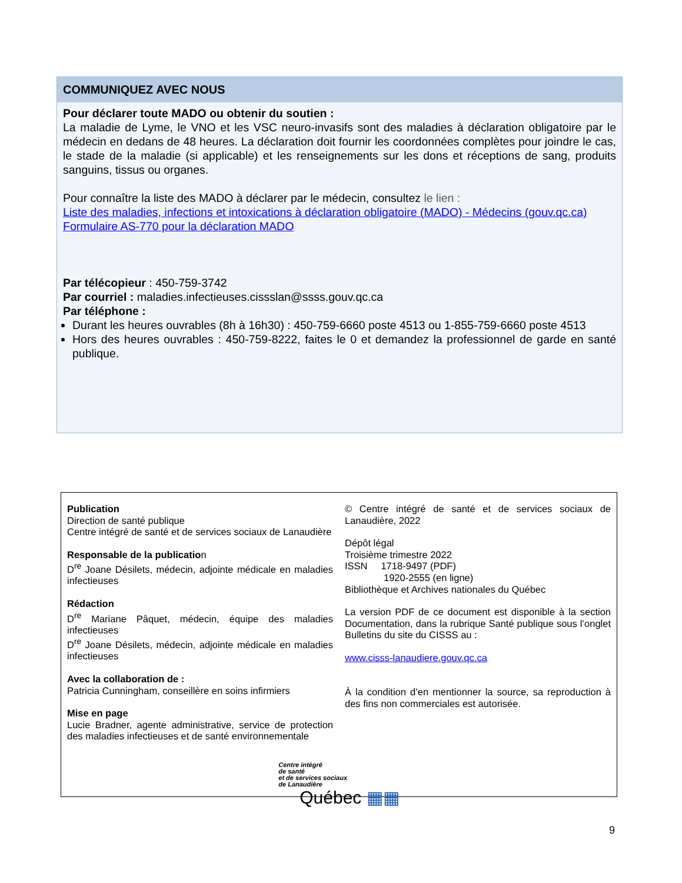COMMUNIQUEZ AVEC NOUS
Pour déclarer toute MADO ou obtenir du soutien :
La maladie de Lyme, le VNO et les VSC neuro-invasifs sont des maladies à déclaration obligatoire par le médecin en dedans de 48 heures. La déclaration doit fournir les coordonnées complètes pour joindre le cas, le stade de la maladie (si applicable) et les renseignements sur les dons et réceptions de sang, produits sanguins, tissus ou organes.
Pour connaître la liste des MADO à déclarer par le médecin, consultez le lien :
Liste des maladies, infections et intoxications à déclaration obligatoire (MADO) - Médecins (gouv.qc.ca)
Formulaire AS-770 pour la déclaration MADO
Par télécopieur : 450-759-3742
Par courriel : maladies.infectieuses.cissslan@ssss.gouv.qc.ca
Par téléphone :
Durant les heures ouvrables (8h à 16h30) : 450-759-6660 poste 4513 ou 1-855-759-6660 poste 4513
Hors des heures ouvrables : 450-759-8222, faites le 0 et demandez la professionnel de garde en santé publique.
Publication
Direction de santé publique
Centre intégré de santé et de services sociaux de Lanaudière
Responsable de la publication
D<sup>re</sup> Joane Désilets, médecin, adjointe médicale en maladies infectieuses
Rédaction
D<sup>re</sup> Mariane Pâquet, médecin, équipe des maladies infectieuses
D<sup>re</sup> Joane Désilets, médecin, adjointe médicale en maladies infectieuses
Avec la collaboration de :
Patricia Cunningham, conseillère en soins infirmiers
Mise en page
Lucie Bradner, agente administrative, service de protection des maladies infectieuses et de santé environnementale
© Centre intégré de santé et de services sociaux de Lanaudière, 2022
Dépôt légal
Troisième trimestre 2022
ISSN 1718-9497 (PDF)
1920-2555 (en ligne)
Bibliothèque et Archives nationales du Québec
La version PDF de ce document est disponible à la section Documentation, dans la rubrique Santé publique sous l’onglet Bulletins du site du CISSS au :
www.cisss-lanaudiere.gouv.qc.ca
À la condition d’en mentionner la source, sa reproduction à des fins non commerciales est autorisée.
Centre intégré
de santé
et de services sociaux
de Lanaudière
Québec ▦▦
9